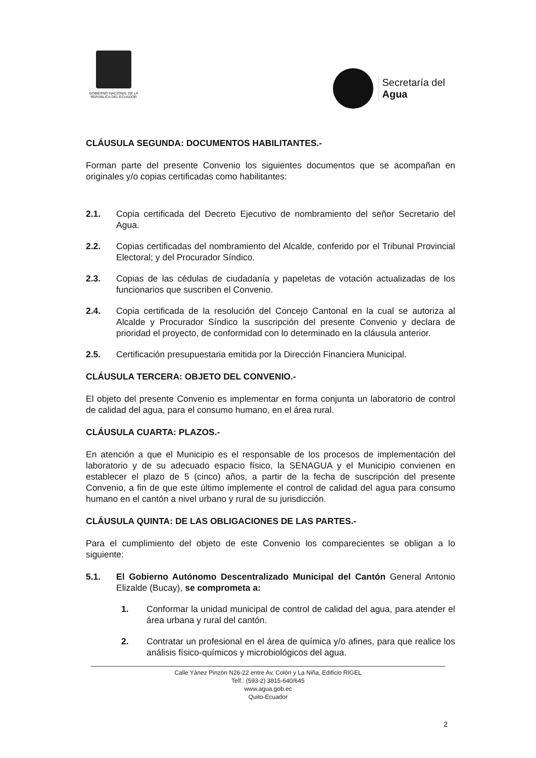GOBIERNO NACIONAL DE LA
REPÚBLICA DEL ECUADOR
Secretaría del
Agua
CLÁUSULA SEGUNDA: DOCUMENTOS HABILITANTES.-
Forman parte del presente Convenio los siguientes documentos que se acompañan en originales y/o copias certificadas como habilitantes:
2.1. Copia certificada del Decreto Ejecutivo de nombramiento del señor Secretario del Agua.
2.2. Copias certificadas del nombramiento del Alcalde, conferido por el Tribunal Provincial Electoral; y del Procurador Síndico.
2.3. Copias de las cédulas de ciudadanía y papeletas de votación actualizadas de los funcionarios que suscriben el Convenio.
2.4. Copia certificada de la resolución del Concejo Cantonal en la cual se autoriza al Alcalde y Procurador Síndico la suscripción del presente Convenio y declara de prioridad el proyecto, de conformidad con lo determinado en la cláusula anterior.
2.5. Certificación presupuestaria emitida por la Dirección Financiera Municipal.
CLÁUSULA TERCERA: OBJETO DEL CONVENIO.-
El objeto del presente Convenio es implementar en forma conjunta un laboratorio de control de calidad del agua, para el consumo humano, en el área rural.
CLÁUSULA CUARTA: PLAZOS.-
En atención a que el Municipio es el responsable de los procesos de implementación del laboratorio y de su adecuado espacio físico, la SENAGUA y el Municipio convienen en establecer el plazo de 5 (cinco) años, a partir de la fecha de suscripción del presente Convenio, a fin de que este último implemente el control de calidad del agua para consumo humano en el cantón a nivel urbano y rural de su jurisdicción.
CLÁUSULA QUINTA: DE LAS OBLIGACIONES DE LAS PARTES.-
Para el cumplimiento del objeto de este Convenio los comparecientes se obligan a lo siguiente:
5.1. El Gobierno Autónomo Descentralizado Municipal del Cantón General Antonio Elizalde (Bucay), se comprometa a:
1. Conformar la unidad municipal de control de calidad del agua, para atender el área urbana y rural del cantón.
2. Contratar un profesional en el área de química y/o afines, para que realice los análisis físico-químicos y microbiológicos del agua.
Calle Yánez Pinzón N26-22 entre Av. Colón y La Niña, Edificio RIGEL
Telf.: (593-2) 3815-640/645
www.agua.gob.ec
Quito-Ecuador
2